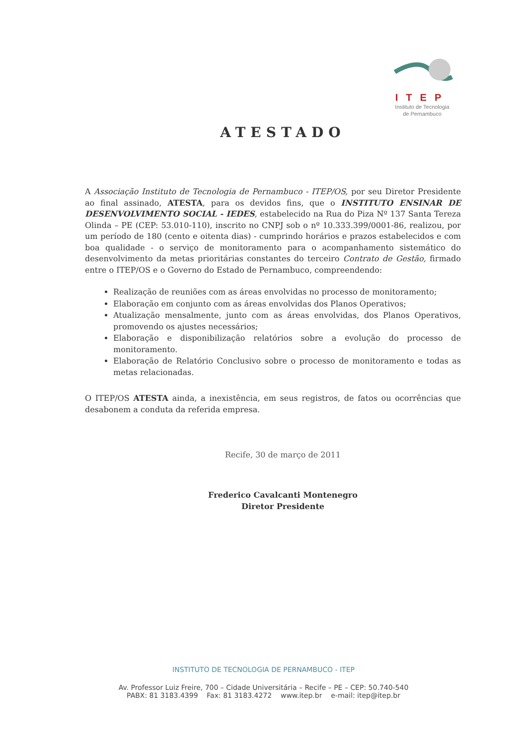ITEP
Instituto de Tecnologia
de Pernambuco
ATESTADO
A Associação Instituto de Tecnologia de Pernambuco - ITEP/OS, por seu Diretor Presidente ao final assinado, ATESTA, para os devidos fins, que o INSTITUTO ENSINAR DE DESENVOLVIMENTO SOCIAL - IEDES, estabelecido na Rua do Piza Nº 137 Santa Tereza Olinda – PE (CEP: 53.010-110), inscrito no CNPJ sob o nº 10.333.399/0001-86, realizou, por um período de 180 (cento e oitenta dias) - cumprindo horários e prazos estabelecidos e com boa qualidade - o serviço de monitoramento para o acompanhamento sistemático do desenvolvimento da metas prioritárias constantes do terceiro Contrato de Gestão, firmado entre o ITEP/OS e o Governo do Estado de Pernambuco, compreendendo:
Realização de reuniões com as áreas envolvidas no processo de monitoramento;
Elaboração em conjunto com as áreas envolvidas dos Planos Operativos;
Atualização mensalmente, junto com as áreas envolvidas, dos Planos Operativos, promovendo os ajustes necessários;
Elaboração e disponibilização relatórios sobre a evolução do processo de monitoramento.
Elaboração de Relatório Conclusivo sobre o processo de monitoramento e todas as metas relacionadas.
O ITEP/OS ATESTA ainda, a inexistência, em seus registros, de fatos ou ocorrências que desabonem a conduta da referida empresa.
Recife, 30 de março de 2011
Frederico Cavalcanti Montenegro
Diretor Presidente
INSTITUTO DE TECNOLOGIA DE PERNAMBUCO - ITEP
Av. Professor Luiz Freire, 700 – Cidade Universitária – Recife – PE – CEP: 50.740-540
PABX: 81 3183.4399 Fax: 81 3183.4272 www.itep.br e-mail: itep@itep.br